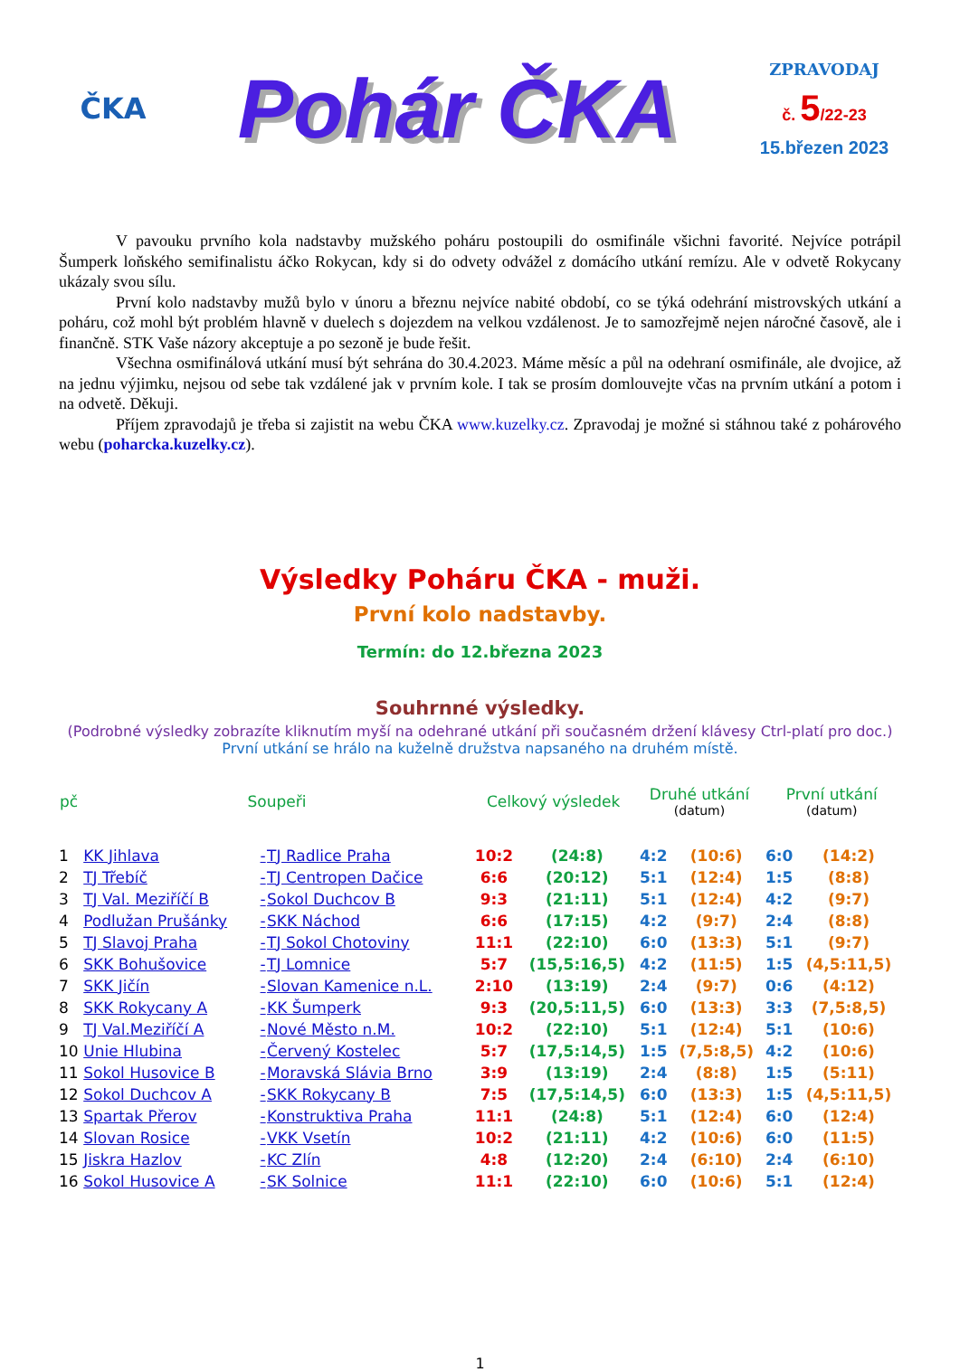ČKA
Pohár ČKA
ZPRAVODAJ
č. 5/22-23
15.březen 2023
V pavouku prvního kola nadstavby mužského poháru postoupili do osmifinále všichni favorité. Nejvíce potrápil Šumperk loňského semifinalistu áčko Rokycan, kdy si do odvety odvážel z domácího utkání remízu. Ale v odvetě Rokycany ukázaly svou sílu.
První kolo nadstavby mužů bylo v únoru a březnu nejvíce nabité období, co se týká odehrání mistrovských utkání a poháru, což mohl být problém hlavně v duelech s dojezdem na velkou vzdálenost. Je to samozřejmě nejen náročné časově, ale i finančně. STK Vaše názory akceptuje a po sezoně je bude řešit.
Všechna osmifinálová utkání musí být sehrána do 30.4.2023. Máme měsíc a půl na odehraní osmifinále, ale dvojice, až na jednu výjimku, nejsou od sebe tak vzdálené jak v prvním kole. I tak se prosím domlouvejte včas na prvním utkání a potom i na odvetě. Děkuji.
Příjem zpravodajů je třeba si zajistit na webu ČKA www.kuzelky.cz. Zpravodaj je možné si stáhnou také z pohárového webu (poharcka.kuzelky.cz).
Výsledky Poháru ČKA - muži.
První kolo nadstavby.
Termín: do 12.března 2023
Souhrnné výsledky.
(Podrobné výsledky zobrazíte kliknutím myší na odehrané utkání při současném držení klávesy Ctrl-platí pro doc.)
První utkání se hrálo na kuželně družstva napsaného na druhém místě.
| pč | Soupeři | | | Celkový výsledek | | Druhé utkání (datum) | | První utkání (datum) | |
| --- | --- | --- | --- | --- | --- | --- | --- | --- | --- |
| 1 | KK Jihlava | - | TJ Radlice Praha | 10:2 | (24:8) | 4:2 | (10:6) | 6:0 | (14:2) |
| 2 | TJ Třebíč | - | TJ Centropen Dačice | 6:6 | (20:12) | 5:1 | (12:4) | 1:5 | (8:8) |
| 3 | TJ Val. Meziříčí B | - | Sokol Duchcov B | 9:3 | (21:11) | 5:1 | (12:4) | 4:2 | (9:7) |
| 4 | Podlužan Prušánky | - | SKK Náchod | 6:6 | (17:15) | 4:2 | (9:7) | 2:4 | (8:8) |
| 5 | TJ Slavoj Praha | - | TJ Sokol Chotoviny | 11:1 | (22:10) | 6:0 | (13:3) | 5:1 | (9:7) |
| 6 | SKK Bohušovice | - | TJ Lomnice | 5:7 | (15,5:16,5) | 4:2 | (11:5) | 1:5 | (4,5:11,5) |
| 7 | SKK Jičín | - | Slovan Kamenice n.L. | 2:10 | (13:19) | 2:4 | (9:7) | 0:6 | (4:12) |
| 8 | SKK Rokycany A | - | KK Šumperk | 9:3 | (20,5:11,5) | 6:0 | (13:3) | 3:3 | (7,5:8,5) |
| 9 | TJ Val.Meziříčí A | - | Nové Město n.M. | 10:2 | (22:10) | 5:1 | (12:4) | 5:1 | (10:6) |
| 10 | Unie Hlubina | - | Červený Kostelec | 5:7 | (17,5:14,5) | 1:5 | (7,5:8,5) | 4:2 | (10:6) |
| 11 | Sokol Husovice B | - | Moravská Slávia Brno | 3:9 | (13:19) | 2:4 | (8:8) | 1:5 | (5:11) |
| 12 | Sokol Duchcov A | - | SKK Rokycany B | 7:5 | (17,5:14,5) | 6:0 | (13:3) | 1:5 | (4,5:11,5) |
| 13 | Spartak Přerov | - | Konstruktiva Praha | 11:1 | (24:8) | 5:1 | (12:4) | 6:0 | (12:4) |
| 14 | Slovan Rosice | - | VKK Vsetín | 10:2 | (21:11) | 4:2 | (10:6) | 6:0 | (11:5) |
| 15 | Jiskra Hazlov | - | KC Zlín | 4:8 | (12:20) | 2:4 | (6:10) | 2:4 | (6:10) |
| 16 | Sokol Husovice A | - | SK Solnice | 11:1 | (22:10) | 6:0 | (10:6) | 5:1 | (12:4) |
1